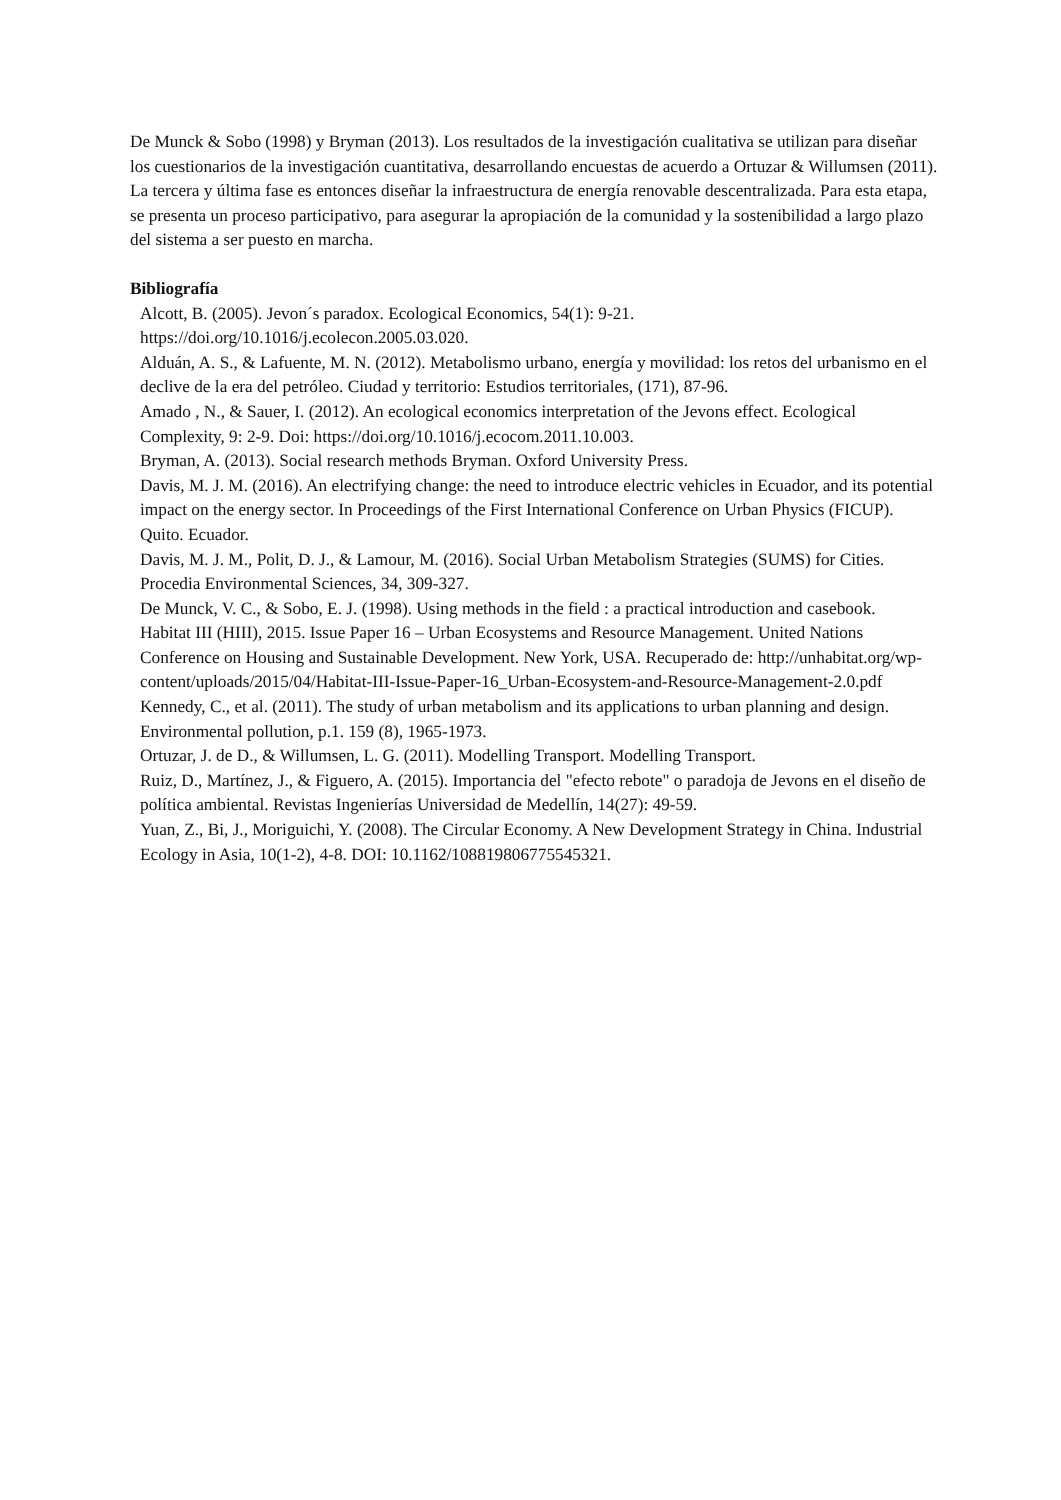De Munck & Sobo (1998) y Bryman (2013). Los resultados de la investigación cualitativa se utilizan para diseñar los cuestionarios de la investigación cuantitativa, desarrollando encuestas de acuerdo a Ortuzar & Willumsen (2011). La tercera y última fase es entonces diseñar la infraestructura de energía renovable descentralizada. Para esta etapa, se presenta un proceso participativo, para asegurar la apropiación de la comunidad y la sostenibilidad a largo plazo del sistema a ser puesto en marcha.
Bibliografía
Alcott, B. (2005). Jevon´s paradox. Ecological Economics, 54(1): 9-21. https://doi.org/10.1016/j.ecolecon.2005.03.020.
Alduán, A. S., & Lafuente, M. N. (2012). Metabolismo urbano, energía y movilidad: los retos del urbanismo en el declive de la era del petróleo. Ciudad y territorio: Estudios territoriales, (171), 87-96.
Amado , N., & Sauer, I. (2012). An ecological economics interpretation of the Jevons effect. Ecological Complexity, 9: 2-9. Doi: https://doi.org/10.1016/j.ecocom.2011.10.003.
Bryman, A. (2013). Social research methods Bryman. Oxford University Press.
Davis, M. J. M. (2016). An electrifying change: the need to introduce electric vehicles in Ecuador, and its potential impact on the energy sector. In Proceedings of the First International Conference on Urban Physics (FICUP). Quito. Ecuador.
Davis, M. J. M., Polit, D. J., & Lamour, M. (2016). Social Urban Metabolism Strategies (SUMS) for Cities. Procedia Environmental Sciences, 34, 309-327.
De Munck, V. C., & Sobo, E. J. (1998). Using methods in the field : a practical introduction and casebook.
Habitat III (HIII), 2015. Issue Paper 16 – Urban Ecosystems and Resource Management. United Nations Conference on Housing and Sustainable Development. New York, USA. Recuperado de: http://unhabitat.org/wp-content/uploads/2015/04/Habitat-III-Issue-Paper-16_Urban-Ecosystem-and-Resource-Management-2.0.pdf
Kennedy, C., et al. (2011). The study of urban metabolism and its applications to urban planning and design. Environmental pollution, p.1. 159 (8), 1965-1973.
Ortuzar, J. de D., & Willumsen, L. G. (2011). Modelling Transport. Modelling Transport.
Ruiz, D., Martínez, J., & Figuero, A. (2015). Importancia del "efecto rebote" o paradoja de Jevons en el diseño de política ambiental. Revistas Ingenierías Universidad de Medellín, 14(27): 49-59.
Yuan, Z., Bi, J., Moriguichi, Y. (2008). The Circular Economy. A New Development Strategy in China. Industrial Ecology in Asia, 10(1-2), 4-8. DOI: 10.1162/108819806775545321.